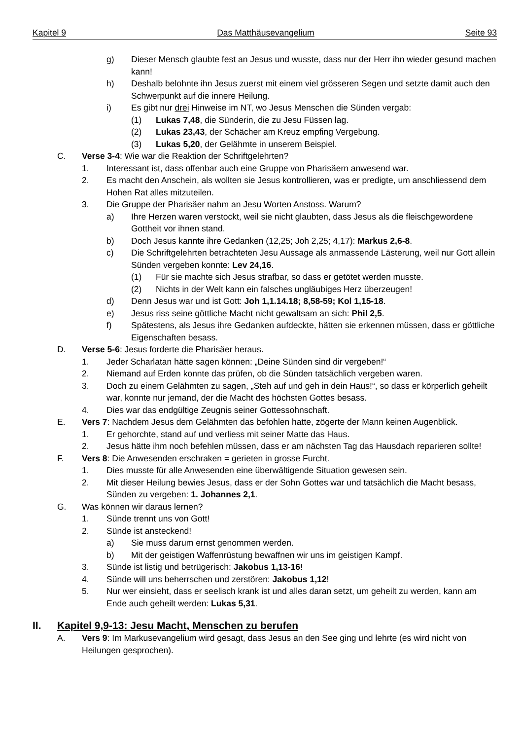Kapitel 9 Das Matthäusevangelium Seite 93
g) Dieser Mensch glaubte fest an Jesus und wusste, dass nur der Herr ihn wieder gesund machen kann!
h) Deshalb belohnte ihn Jesus zuerst mit einem viel grösseren Segen und setzte damit auch den Schwerpunkt auf die innere Heilung.
i) Es gibt nur drei Hinweise im NT, wo Jesus Menschen die Sünden vergab:
(1) Lukas 7,48, die Sünderin, die zu Jesu Füssen lag.
(2) Lukas 23,43, der Schächer am Kreuz empfing Vergebung.
(3) Lukas 5,20, der Gelähmte in unserem Beispiel.
C. Verse 3-4: Wie war die Reaktion der Schriftgelehrten?
1. Interessant ist, dass offenbar auch eine Gruppe von Pharisäern anwesend war.
2. Es macht den Anschein, als wollten sie Jesus kontrollieren, was er predigte, um anschliessend dem Hohen Rat alles mitzuteilen.
3. Die Gruppe der Pharisäer nahm an Jesu Worten Anstoss. Warum?
a) Ihre Herzen waren verstockt, weil sie nicht glaubten, dass Jesus als die fleischgewordene Gottheit vor ihnen stand.
b) Doch Jesus kannte ihre Gedanken (12,25; Joh 2,25; 4,17): Markus 2,6-8.
c) Die Schriftgelehrten betrachteten Jesu Aussage als anmassende Lästerung, weil nur Gott allein Sünden vergeben konnte: Lev 24,16.
(1) Für sie machte sich Jesus strafbar, so dass er getötet werden musste.
(2) Nichts in der Welt kann ein falsches ungläubiges Herz überzeugen!
d) Denn Jesus war und ist Gott: Joh 1,1.14.18; 8,58-59; Kol 1,15-18.
e) Jesus riss seine göttliche Macht nicht gewaltsam an sich: Phil 2,5.
f) Spätestens, als Jesus ihre Gedanken aufdeckte, hätten sie erkennen müssen, dass er göttliche Eigenschaften besass.
D. Verse 5-6: Jesus forderte die Pharisäer heraus.
1. Jeder Scharlatan hätte sagen können: „Deine Sünden sind dir vergeben!“
2. Niemand auf Erden konnte das prüfen, ob die Sünden tatsächlich vergeben waren.
3. Doch zu einem Gelähmten zu sagen, „Steh auf und geh in dein Haus!“, so dass er körperlich geheilt war, konnte nur jemand, der die Macht des höchsten Gottes besass.
4. Dies war das endgültige Zeugnis seiner Gottessohnschaft.
E. Vers 7: Nachdem Jesus dem Gelähmten das befohlen hatte, zögerte der Mann keinen Augenblick.
1. Er gehorchte, stand auf und verliess mit seiner Matte das Haus.
2. Jesus hätte ihm noch befehlen müssen, dass er am nächsten Tag das Hausdach reparieren sollte!
F. Vers 8: Die Anwesenden erschraken = gerieten in grosse Furcht.
1. Dies musste für alle Anwesenden eine überwältigende Situation gewesen sein.
2. Mit dieser Heilung bewies Jesus, dass er der Sohn Gottes war und tatsächlich die Macht besass, Sünden zu vergeben: 1. Johannes 2,1.
G. Was können wir daraus lernen?
1. Sünde trennt uns von Gott!
2. Sünde ist ansteckend!
a) Sie muss darum ernst genommen werden.
b) Mit der geistigen Waffenrüstung bewaffnen wir uns im geistigen Kampf.
3. Sünde ist listig und betrügerisch: Jakobus 1,13-16!
4. Sünde will uns beherrschen und zerstören: Jakobus 1,12!
5. Nur wer einsieht, dass er seelisch krank ist und alles daran setzt, um geheilt zu werden, kann am Ende auch geheilt werden: Lukas 5,31.
II. Kapitel 9,9-13: Jesu Macht, Menschen zu berufen
A. Vers 9: Im Markusevangelium wird gesagt, dass Jesus an den See ging und lehrte (es wird nicht von Heilungen gesprochen).